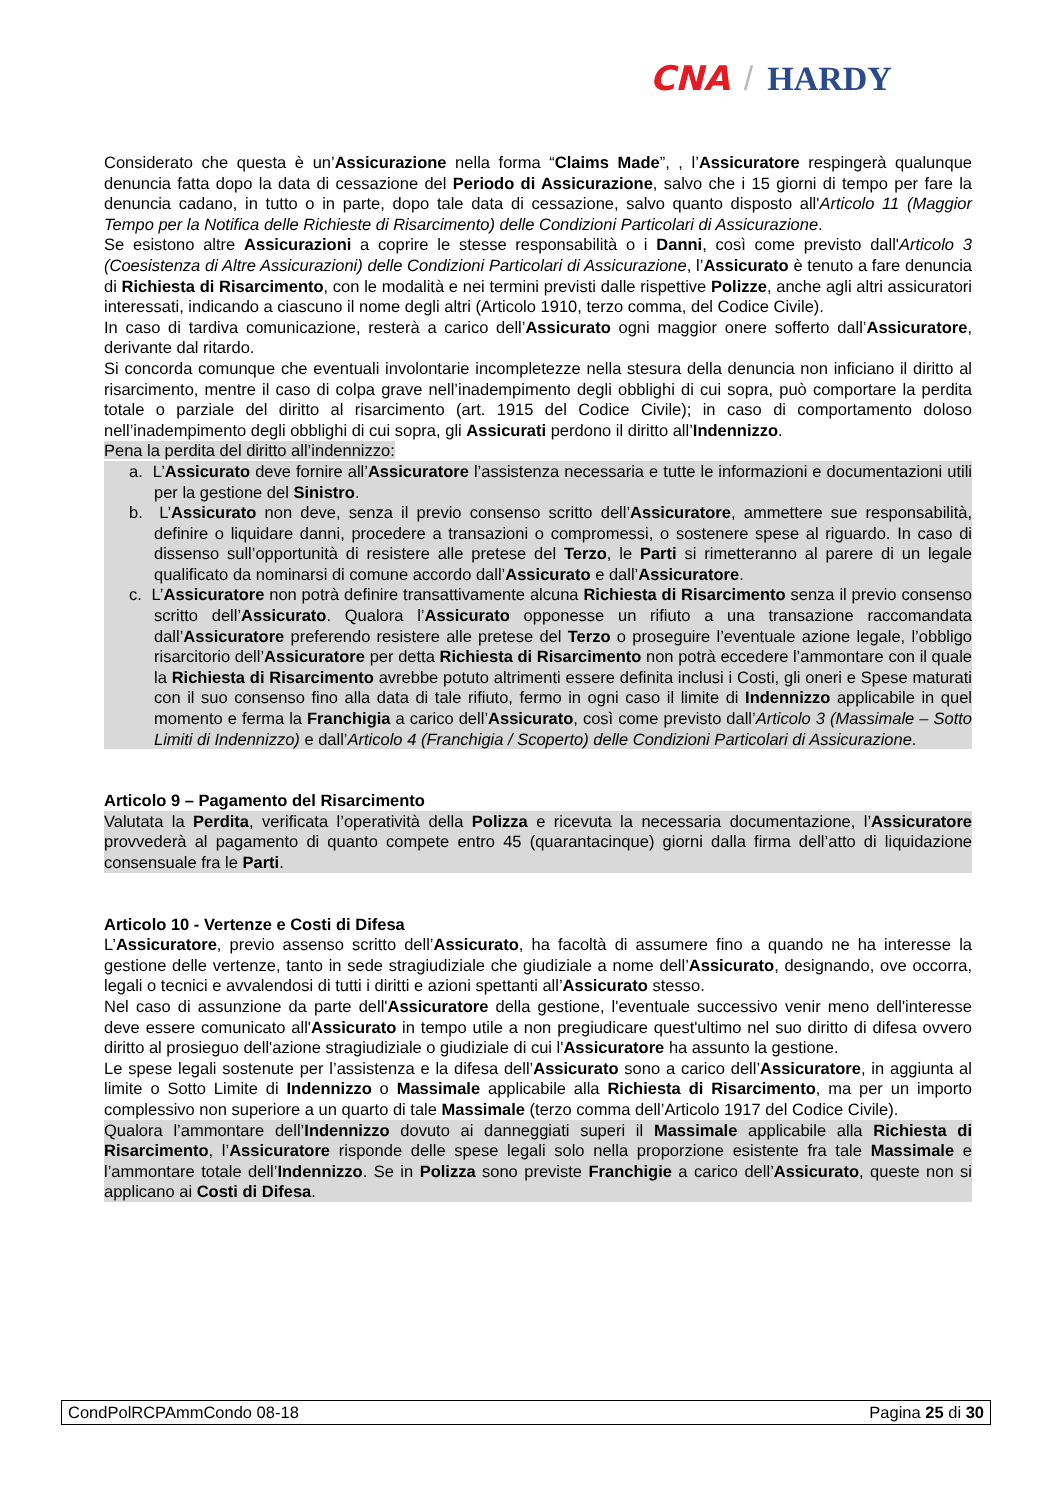CNA / HARDY
Considerato che questa è un’Assicurazione nella forma “Claims Made”, , l’Assicuratore respingerà qualunque denuncia fatta dopo la data di cessazione del Periodo di Assicurazione, salvo che i 15 giorni di tempo per fare la denuncia cadano, in tutto o in parte, dopo tale data di cessazione, salvo quanto disposto all'Articolo 11 (Maggior Tempo per la Notifica delle Richieste di Risarcimento) delle Condizioni Particolari di Assicurazione.
Se esistono altre Assicurazioni a coprire le stesse responsabilità o i Danni, così come previsto dall'Articolo 3 (Coesistenza di Altre Assicurazioni) delle Condizioni Particolari di Assicurazione, l’Assicurato è tenuto a fare denuncia di Richiesta di Risarcimento, con le modalità e nei termini previsti dalle rispettive Polizze, anche agli altri assicuratori interessati, indicando a ciascuno il nome degli altri (Articolo 1910, terzo comma, del Codice Civile).
In caso di tardiva comunicazione, resterà a carico dell’Assicurato ogni maggior onere sofferto dall’Assicuratore, derivante dal ritardo.
Si concorda comunque che eventuali involontarie incompletezze nella stesura della denuncia non inficiano il diritto al risarcimento, mentre il caso di colpa grave nell’inadempimento degli obblighi di cui sopra, può comportare la perdita totale o parziale del diritto al risarcimento (art. 1915 del Codice Civile); in caso di comportamento doloso nell’inadempimento degli obblighi di cui sopra, gli Assicurati perdono il diritto all’Indennizzo.
Pena la perdita del diritto all’indennizzo:
a. L’Assicurato deve fornire all’Assicuratore l’assistenza necessaria e tutte le informazioni e documentazioni utili per la gestione del Sinistro.
b. L’Assicurato non deve, senza il previo consenso scritto dell’Assicuratore, ammettere sue responsabilità, definire o liquidare danni, procedere a transazioni o compromessi, o sostenere spese al riguardo. In caso di dissenso sull’opportunità di resistere alle pretese del Terzo, le Parti si rimetteranno al parere di un legale qualificato da nominarsi di comune accordo dall’Assicurato e dall’Assicuratore.
c. L’Assicuratore non potrà definire transattivamente alcuna Richiesta di Risarcimento senza il previo consenso scritto dell’Assicurato. Qualora l’Assicurato opponesse un rifiuto a una transazione raccomandata dall’Assicuratore preferendo resistere alle pretese del Terzo o proseguire l’eventuale azione legale, l’obbligo risarcitorio dell’Assicuratore per detta Richiesta di Risarcimento non potrà eccedere l’ammontare con il quale la Richiesta di Risarcimento avrebbe potuto altrimenti essere definita inclusi i Costi, gli oneri e Spese maturati con il suo consenso fino alla data di tale rifiuto, fermo in ogni caso il limite di Indennizzo applicabile in quel momento e ferma la Franchigia a carico dell’Assicurato, così come previsto dall’Articolo 3 (Massimale – Sotto Limiti di Indennizzo) e dall’Articolo 4 (Franchigia / Scoperto) delle Condizioni Particolari di Assicurazione.
Articolo 9 – Pagamento del Risarcimento
Valutata la Perdita, verificata l’operatività della Polizza e ricevuta la necessaria documentazione, l’Assicuratore provvederà al pagamento di quanto compete entro 45 (quarantacinque) giorni dalla firma dell’atto di liquidazione consensuale fra le Parti.
Articolo 10 - Vertenze e Costi di Difesa
L’Assicuratore, previo assenso scritto dell’Assicurato, ha facoltà di assumere fino a quando ne ha interesse la gestione delle vertenze, tanto in sede stragiudiziale che giudiziale a nome dell’Assicurato, designando, ove occorra, legali o tecnici e avvalendosi di tutti i diritti e azioni spettanti all’Assicurato stesso.
Nel caso di assunzione da parte dell'Assicuratore della gestione, l'eventuale successivo venir meno dell'interesse deve essere comunicato all'Assicurato in tempo utile a non pregiudicare quest'ultimo nel suo diritto di difesa ovvero diritto al prosieguo dell'azione stragiudiziale o giudiziale di cui l'Assicuratore ha assunto la gestione.
Le spese legali sostenute per l’assistenza e la difesa dell’Assicurato sono a carico dell’Assicuratore, in aggiunta al limite o Sotto Limite di Indennizzo o Massimale applicabile alla Richiesta di Risarcimento, ma per un importo complessivo non superiore a un quarto di tale Massimale (terzo comma dell’Articolo 1917 del Codice Civile).
Qualora l’ammontare dell’Indennizzo dovuto ai danneggiati superi il Massimale applicabile alla Richiesta di Risarcimento, l’Assicuratore risponde delle spese legali solo nella proporzione esistente fra tale Massimale e l’ammontare totale dell’Indennizzo. Se in Polizza sono previste Franchigie a carico dell’Assicurato, queste non si applicano ai Costi di Difesa.
CondPolRCPAmmCondo 08-18 Pagina 25 di 30